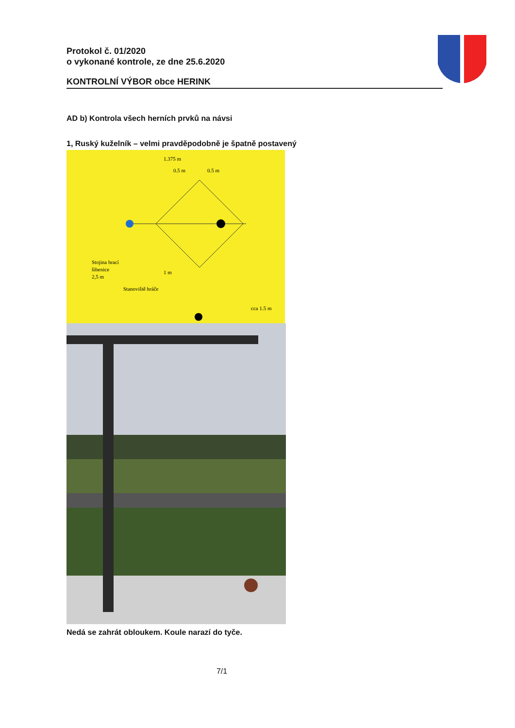Protokol č. 01/2020
o vykonané kontrole, ze dne 25.6.2020
KONTROLNÍ VÝBOR obce HERINK
AD b) Kontrola všech herních prvků na návsi
1, Ruský kuželník – velmi pravděpodobně je špatně postavený
1.375 m
0.5 m
0.5 m
Stojina hrací
šibenice
2,5 m
1 m
Stanoviště hráče
cca 1.5 m
Nedá se zahrát obloukem. Koule narazí do tyče.
7/1